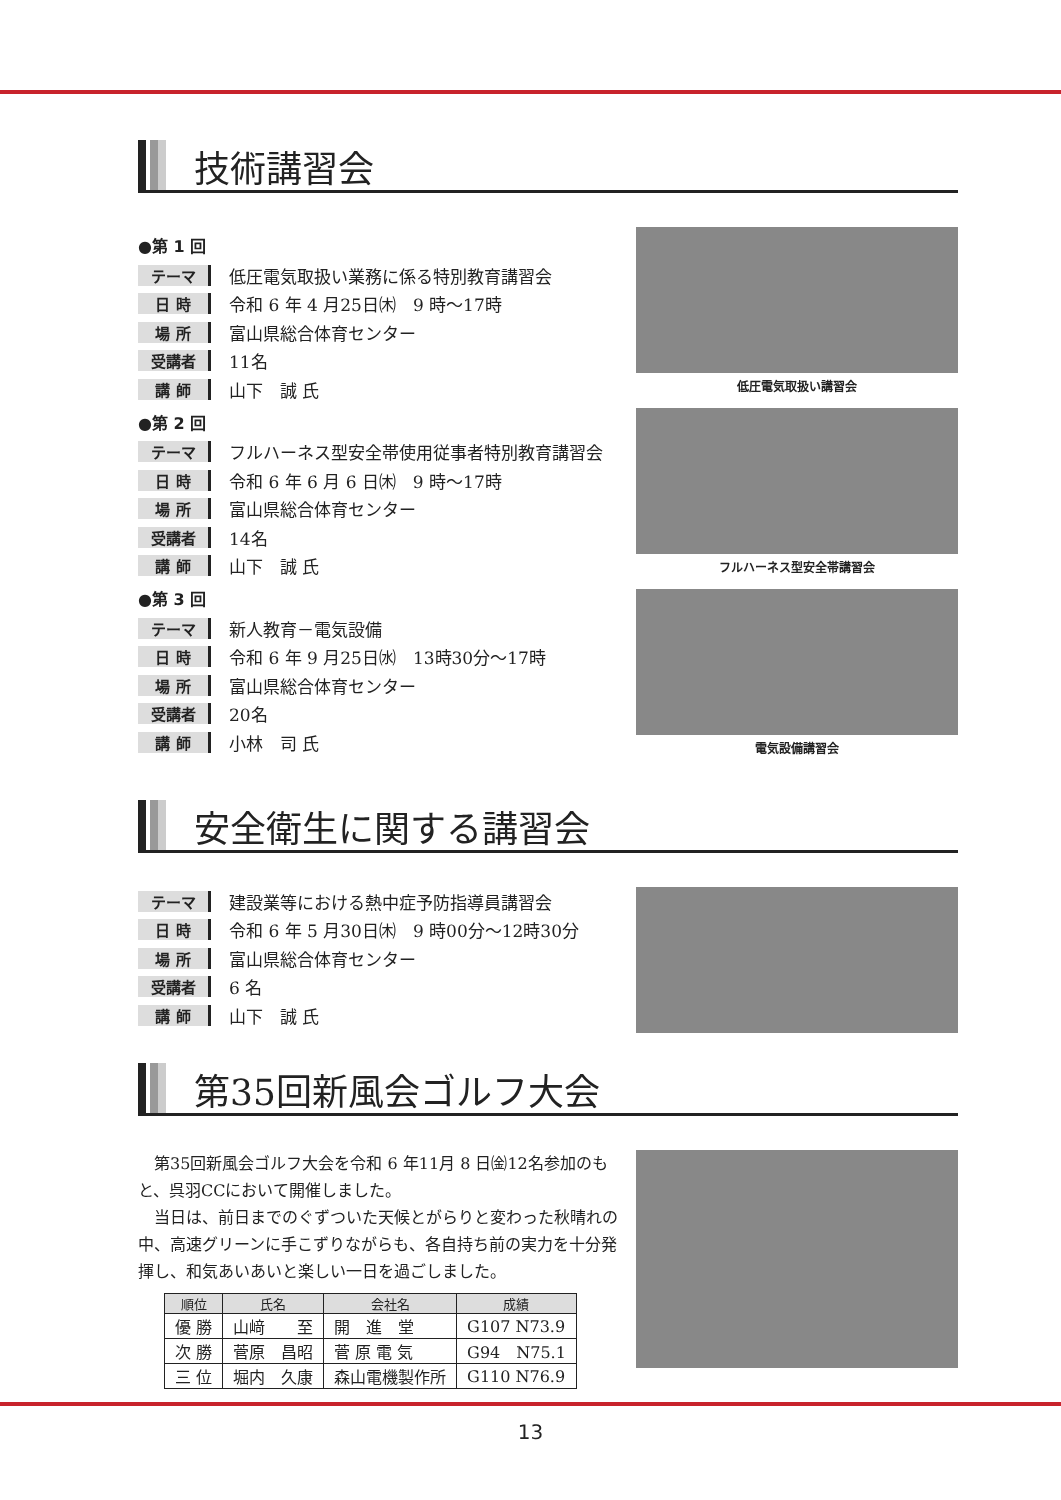技術講習会
●第 1 回
テーマ 低圧電気取扱い業務に係る特別教育講習会
日 時 令和 6 年 4 月25日㈭　9 時～17時
場 所 富山県総合体育センター
受講者 11名
講 師 山下　誠 氏
●第 2 回
テーマ フルハーネス型安全帯使用従事者特別教育講習会
日 時 令和 6 年 6 月 6 日㈭　9 時～17時
場 所 富山県総合体育センター
受講者 14名
講 師 山下　誠 氏
●第 3 回
テーマ 新人教育－電気設備
日 時 令和 6 年 9 月25日㈬　13時30分～17時
場 所 富山県総合体育センター
受講者 20名
講 師 小林　司 氏
低圧電気取扱い講習会
フルハーネス型安全帯講習会
電気設備講習会
安全衛生に関する講習会
テーマ 建設業等における熱中症予防指導員講習会
日 時 令和 6 年 5 月30日㈭　9 時00分～12時30分
場 所 富山県総合体育センター
受講者 6 名
講 師 山下　誠 氏
第35回新風会ゴルフ大会
第35回新風会ゴルフ大会を令和 6 年11月 8 日㈮12名参加のもと、呉羽CCにおいて開催しました。
当日は、前日までのぐずついた天候とがらりと変わった秋晴れの中、高速グリーンに手こずりながらも、各自持ち前の実力を十分発揮し、和気あいあいと楽しい一日を過ごしました。
| 順位 | 氏名 | 会社名 | 成績 |
| --- | --- | --- | --- |
| 優 勝 | 山﨑 至 | 開 進 堂 | G107 N73.9 |
| 次 勝 | 菅原 昌昭 | 菅 原 電 気 | G94 N75.1 |
| 三 位 | 堀内 久康 | 森山電機製作所 | G110 N76.9 |
13